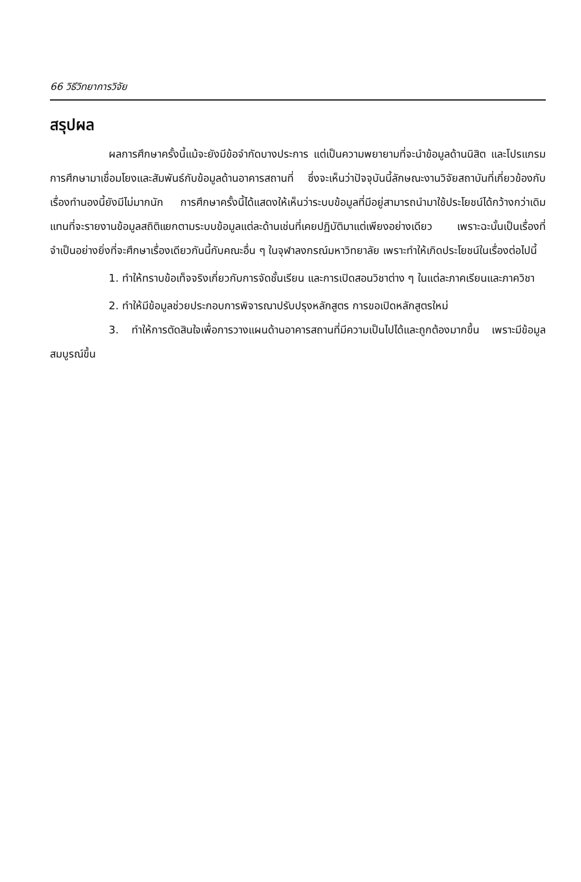66 วิธีวิทยาการวิจัย
สรุปผล
ผลการศึกษาครั้งนี้แม้จะยังมีข้อจำกัดบางประการ แต่เป็นความพยายามที่จะนำข้อมูลด้านนิสิต และโปรแกรมการศึกษามาเชื่อมโยงและสัมพันธ์กับข้อมูลด้านอาคารสถานที่ ซึ่งจะเห็นว่าปัจจุบันนี้ลักษณะงานวิจัยสถาบันที่เกี่ยวข้องกับเรื่องทำนองนี้ยังมีไม่มากนัก การศึกษาครั้งนี้ได้แสดงให้เห็นว่าระบบข้อมูลที่มีอยู่สามารถนำมาใช้ประโยชน์ได้กว้างกว่าเดิม แทนที่จะรายงานข้อมูลสถิติแยกตามระบบข้อมูลแต่ละด้านเช่นที่เคยปฏิบัติมาแต่เพียงอย่างเดียว เพราะฉะนั้นเป็นเรื่องที่จำเป็นอย่างยิ่งที่จะศึกษาเรื่องเดียวกันนี้กับคณะอื่น ๆ ในจุฬาลงกรณ์มหาวิทยาลัย เพราะทำให้เกิดประโยชน์ในเรื่องต่อไปนี้
1. ทำให้ทราบข้อเท็จจริงเกี่ยวกับการจัดชั้นเรียน และการเปิดสอนวิชาต่าง ๆ ในแต่ละภาคเรียนและภาควิชา
2. ทำให้มีข้อมูลช่วยประกอบการพิจารณาปรับปรุงหลักสูตร การขอเปิดหลักสูตรใหม่
3. ทำให้การตัดสินใจเพื่อการวางแผนด้านอาคารสถานที่มีความเป็นไปได้และถูกต้องมากขึ้น เพราะมีข้อมูลสมบูรณ์ขึ้น